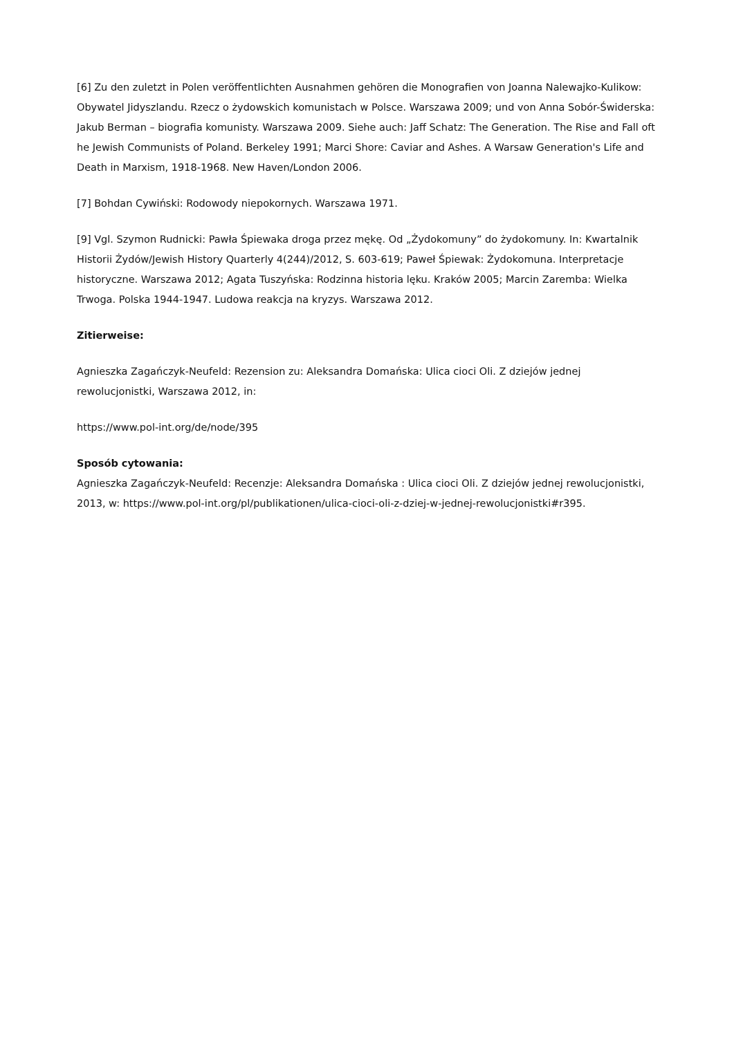[6] Zu den zuletzt in Polen veröffentlichten Ausnahmen gehören die Monografien von Joanna Nalewajko-Kulikow: Obywatel Jidyszlandu. Rzecz o żydowskich komunistach w Polsce. Warszawa 2009; und von Anna Sobór-Świderska: Jakub Berman – biografia komunisty. Warszawa 2009. Siehe auch: Jaff Schatz: The Generation. The Rise and Fall oft he Jewish Communists of Poland. Berkeley 1991; Marci Shore: Caviar and Ashes. A Warsaw Generation's Life and Death in Marxism, 1918-1968. New Haven/London 2006.
[7] Bohdan Cywiński: Rodowody niepokornych. Warszawa 1971.
[9] Vgl. Szymon Rudnicki: Pawła Śpiewaka droga przez mękę. Od „Żydokomuny” do żydokomuny. In: Kwartalnik Historii Żydów/Jewish History Quarterly 4(244)/2012, S. 603-619; Paweł Śpiewak: Żydokomuna. Interpretacje historyczne. Warszawa 2012; Agata Tuszyńska: Rodzinna historia lęku. Kraków 2005; Marcin Zaremba: Wielka Trwoga. Polska 1944-1947. Ludowa reakcja na kryzys. Warszawa 2012.
Zitierweise:
Agnieszka Zagańczyk-Neufeld: Rezension zu: Aleksandra Domańska: Ulica cioci Oli. Z dziejów jednej rewolucjonistki, Warszawa 2012, in:
https://www.pol-int.org/de/node/395
Sposób cytowania:
Agnieszka Zagańczyk-Neufeld: Recenzje: Aleksandra Domańska : Ulica cioci Oli. Z dziejów jednej rewolucjonistki, 2013, w: https://www.pol-int.org/pl/publikationen/ulica-cioci-oli-z-dziej-w-jednej-rewolucjonistki#r395.